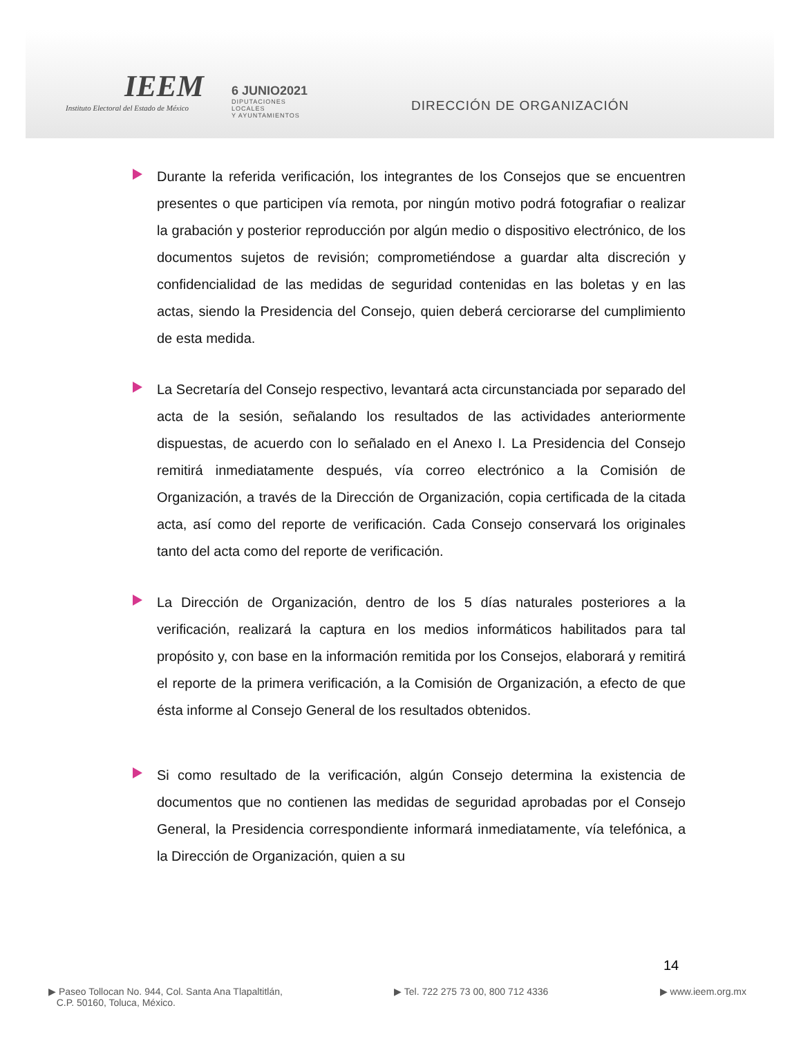IEEM
Instituto Electoral del Estado de México
6 JUNIO2021
DIPUTACIONES LOCALES
Y AYUNTAMIENTOS
DIRECCIÓN DE ORGANIZACIÓN
Durante la referida verificación, los integrantes de los Consejos que se encuentren presentes o que participen vía remota, por ningún motivo podrá fotografiar o realizar la grabación y posterior reproducción por algún medio o dispositivo electrónico, de los documentos sujetos de revisión; comprometiéndose a guardar alta discreción y confidencialidad de las medidas de seguridad contenidas en las boletas y en las actas, siendo la Presidencia del Consejo, quien deberá cerciorarse del cumplimiento de esta medida.
La Secretaría del Consejo respectivo, levantará acta circunstanciada por separado del acta de la sesión, señalando los resultados de las actividades anteriormente dispuestas, de acuerdo con lo señalado en el Anexo I. La Presidencia del Consejo remitirá inmediatamente después, vía correo electrónico a la Comisión de Organización, a través de la Dirección de Organización, copia certificada de la citada acta, así como del reporte de verificación. Cada Consejo conservará los originales tanto del acta como del reporte de verificación.
La Dirección de Organización, dentro de los 5 días naturales posteriores a la verificación, realizará la captura en los medios informáticos habilitados para tal propósito y, con base en la información remitida por los Consejos, elaborará y remitirá el reporte de la primera verificación, a la Comisión de Organización, a efecto de que ésta informe al Consejo General de los resultados obtenidos.
Si como resultado de la verificación, algún Consejo determina la existencia de documentos que no contienen las medidas de seguridad aprobadas por el Consejo General, la Presidencia correspondiente informará inmediatamente, vía telefónica, a la Dirección de Organización, quien a su
14
▶ Paseo Tollocan No. 944, Col. Santa Ana Tlapaltitlán,
C.P. 50160, Toluca, México.
▶ Tel. 722 275 73 00, 800 712 4336
▶ www.ieem.org.mx